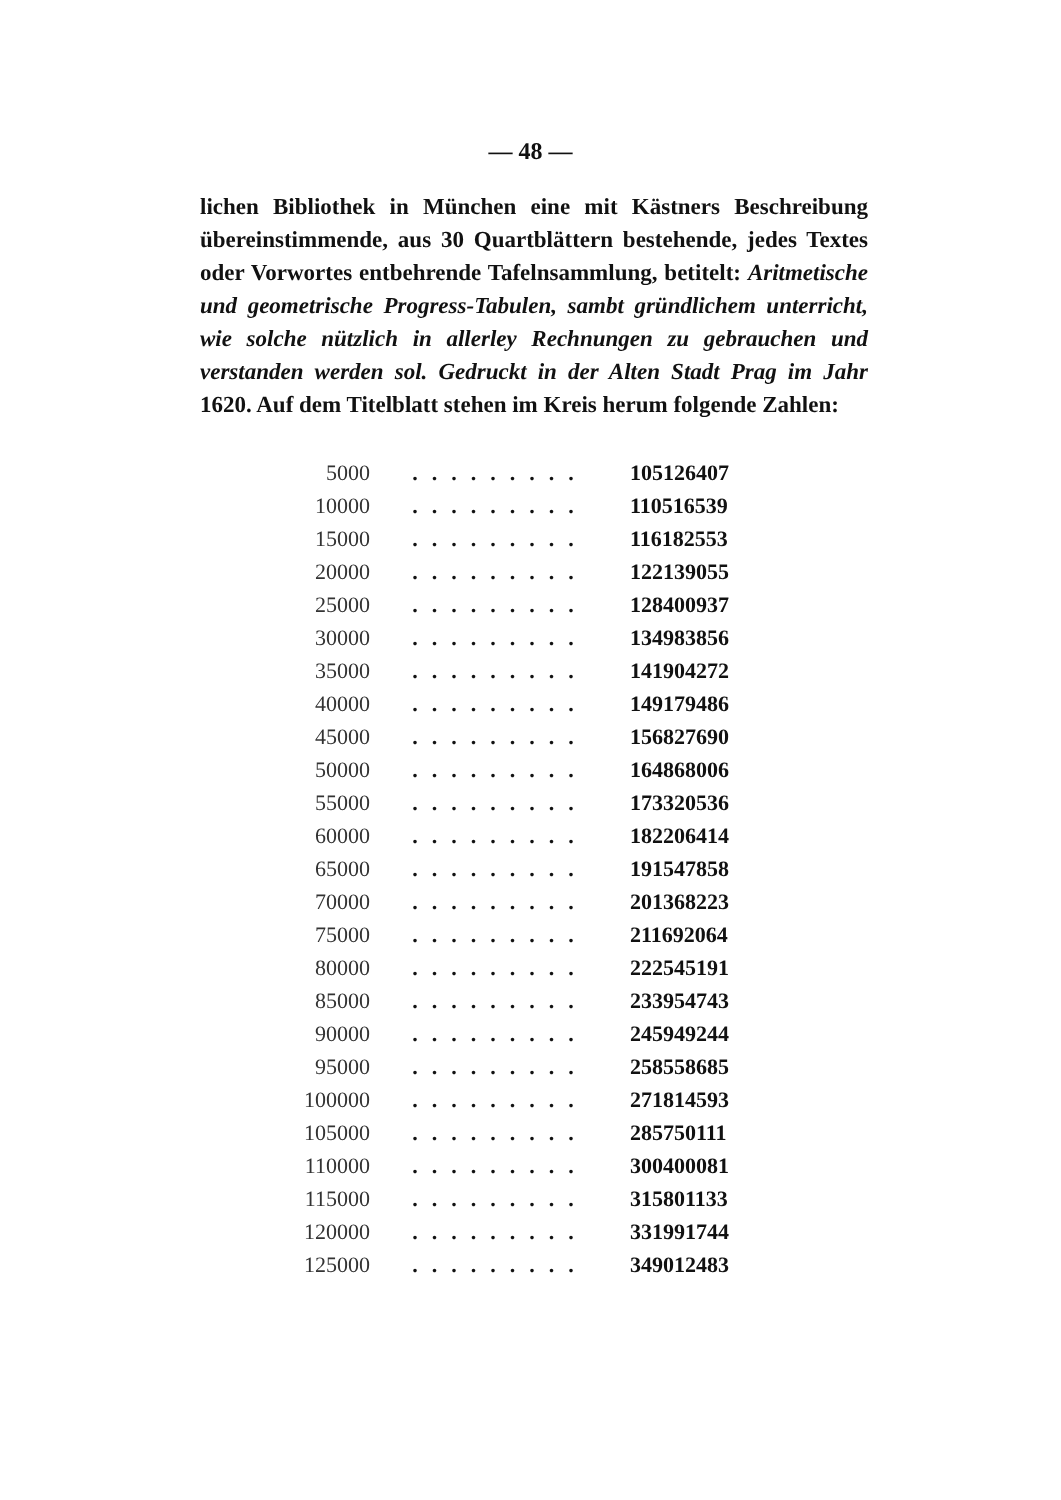— 48 —
lichen Bibliothek in München eine mit Kästners Beschreibung übereinstimmende, aus 30 Quartblättern bestehende, jedes Textes oder Vorwortes entbehrende Tafelnsammlung, betitelt: Aritmetische und geometrische Progress-Tabulen, sambt gründlichem unterricht, wie solche nützlich in allerley Rechnungen zu gebrauchen und verstanden werden sol. Gedruckt in der Alten Stadt Prag im Jahr 1620. Auf dem Titelblatt stehen im Kreis herum folgende Zahlen:
| 5000 | ......... | 105126407 |
| 10000 | ......... | 110516539 |
| 15000 | ......... | 116182553 |
| 20000 | ......... | 122139055 |
| 25000 | ......... | 128400937 |
| 30000 | ......... | 134983856 |
| 35000 | ......... | 141904272 |
| 40000 | ......... | 149179486 |
| 45000 | ......... | 156827690 |
| 50000 | ......... | 164868006 |
| 55000 | ......... | 173320536 |
| 60000 | ......... | 182206414 |
| 65000 | ......... | 191547858 |
| 70000 | ......... | 201368223 |
| 75000 | ......... | 211692064 |
| 80000 | ......... | 222545191 |
| 85000 | ......... | 233954743 |
| 90000 | ......... | 245949244 |
| 95000 | ......... | 258558685 |
| 100000 | ......... | 271814593 |
| 105000 | ......... | 285750111 |
| 110000 | ......... | 300400081 |
| 115000 | ......... | 315801133 |
| 120000 | ......... | 331991744 |
| 125000 | ......... | 349012483 |